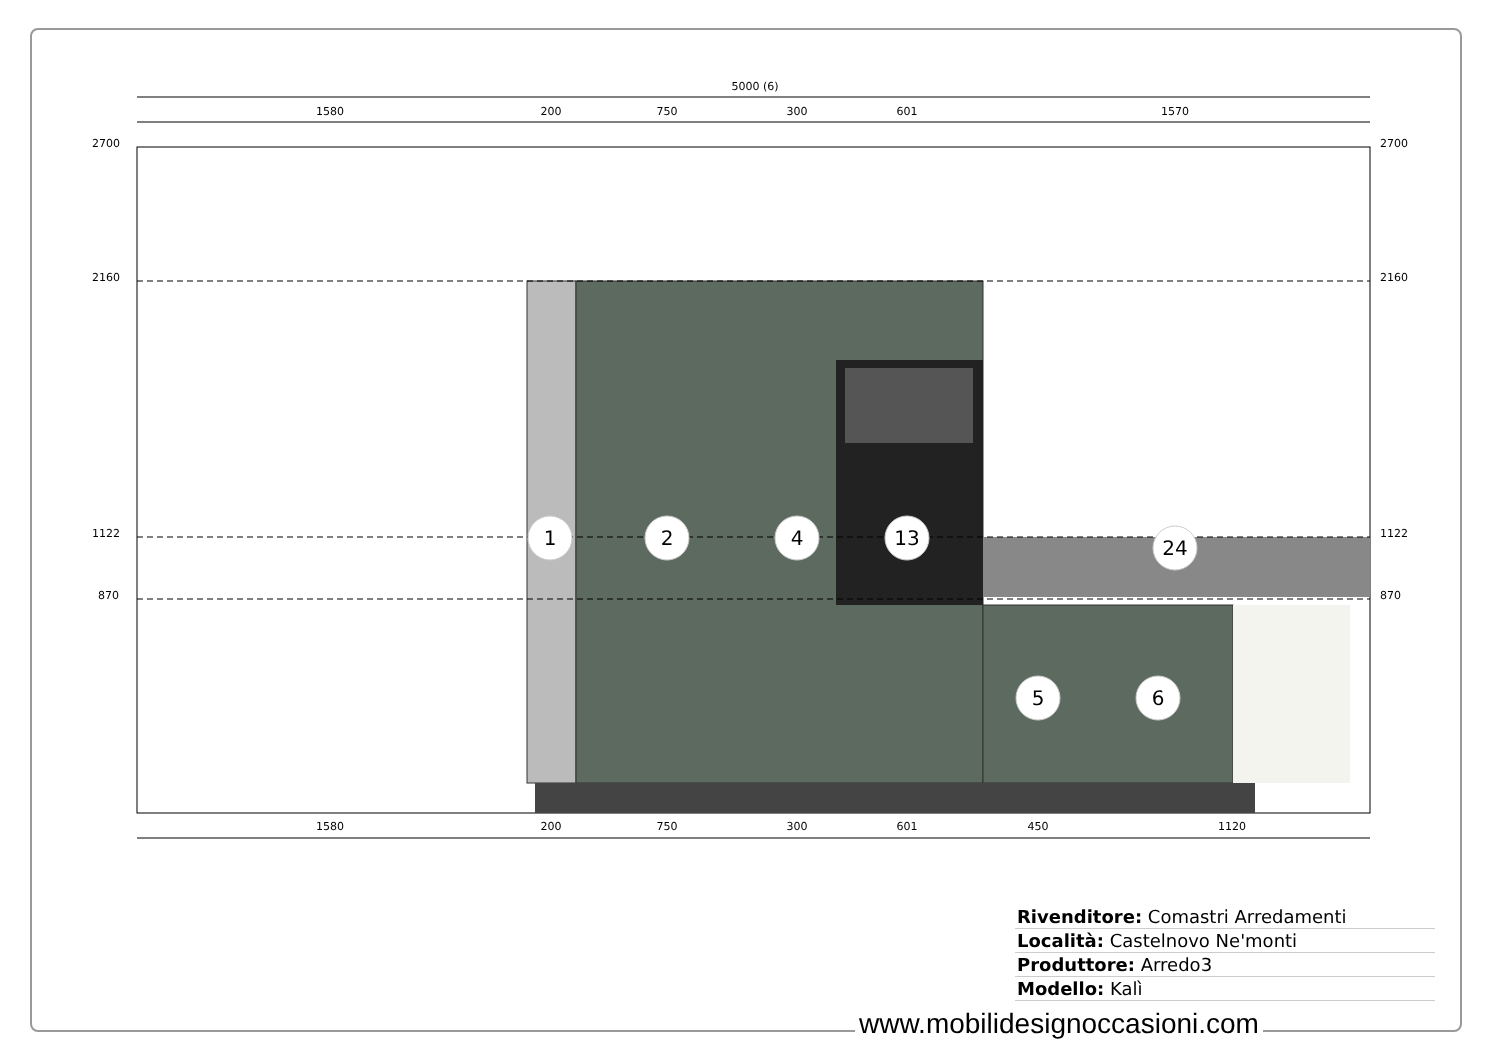5000 (6)
1580
200
750
300
601
1570
2700
2700
2160
2160
1122
1122
870
870
1
2
4
13
24
5
6
1580
200
750
300
601
450
1120
| Rivenditore: Comastri Arredamenti |
| Località: Castelnovo Ne'monti |
| Produttore: Arredo3 |
| Modello: Kalì |
www.mobilidesignoccasioni.com